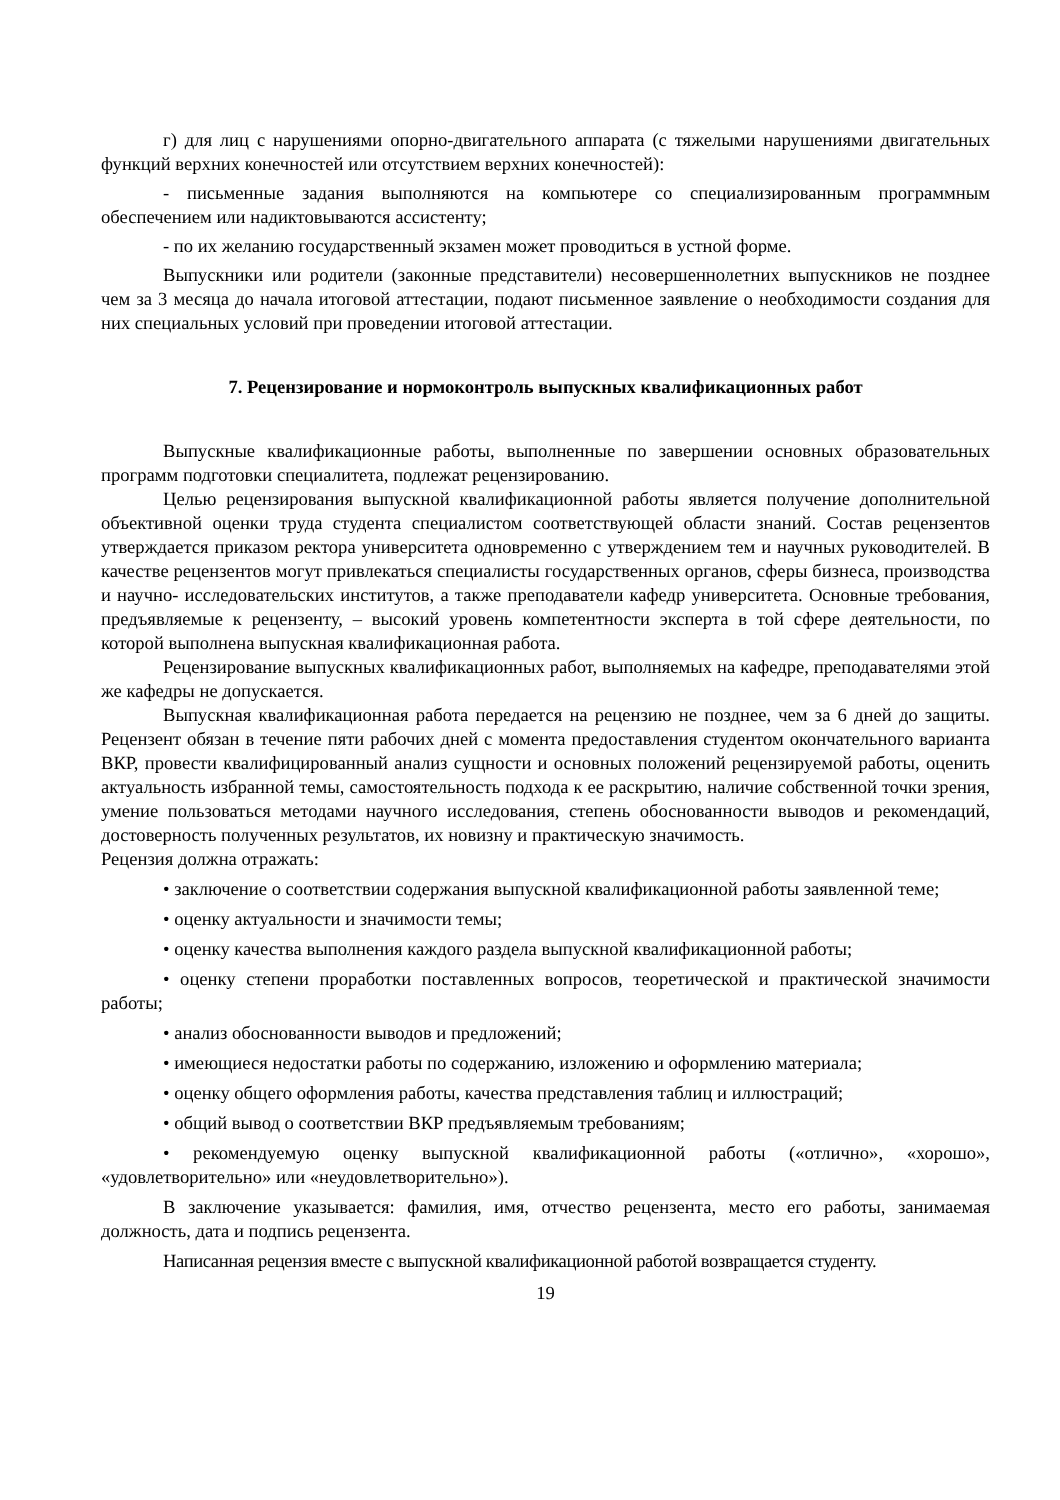г) для лиц с нарушениями опорно-двигательного аппарата (с тяжелыми нарушениями двигательных функций верхних конечностей или отсутствием верхних конечностей):
- письменные задания выполняются на компьютере со специализированным программным обеспечением или надиктовываются ассистенту;
- по их желанию государственный экзамен может проводиться в устной форме.
Выпускники или родители (законные представители) несовершеннолетних выпускников не позднее чем за 3 месяца до начала итоговой аттестации, подают письменное заявление о необходимости создания для них специальных условий при проведении итоговой аттестации.
7. Рецензирование и нормоконтроль выпускных квалификационных работ
Выпускные квалификационные работы, выполненные по завершении основных образовательных программ подготовки специалитета, подлежат рецензированию.
Целью рецензирования выпускной квалификационной работы является получение дополнительной объективной оценки труда студента специалистом соответствующей области знаний. Состав рецензентов утверждается приказом ректора университета одновременно с утверждением тем и научных руководителей. В качестве рецензентов могут привлекаться специалисты государственных органов, сферы бизнеса, производства и научно- исследовательских институтов, а также преподаватели кафедр университета. Основные требования, предъявляемые к рецензенту, – высокий уровень компетентности эксперта в той сфере деятельности, по которой выполнена выпускная квалификационная работа.
Рецензирование выпускных квалификационных работ, выполняемых на кафедре, преподавателями этой же кафедры не допускается.
Выпускная квалификационная работа передается на рецензию не позднее, чем за 6 дней до защиты. Рецензент обязан в течение пяти рабочих дней с момента предоставления студентом окончательного варианта ВКР, провести квалифицированный анализ сущности и основных положений рецензируемой работы, оценить актуальность избранной темы, самостоятельность подхода к ее раскрытию, наличие собственной точки зрения, умение пользоваться методами научного исследования, степень обоснованности выводов и рекомендаций, достоверность полученных результатов, их новизну и практическую значимость.
Рецензия должна отражать:
• заключение о соответствии содержания выпускной квалификационной работы заявленной теме;
• оценку актуальности и значимости темы;
• оценку качества выполнения каждого раздела выпускной квалификационной работы;
• оценку степени проработки поставленных вопросов, теоретической и практической значимости работы;
• анализ обоснованности выводов и предложений;
• имеющиеся недостатки работы по содержанию, изложению и оформлению материала;
• оценку общего оформления работы, качества представления таблиц и иллюстраций;
• общий вывод о соответствии ВКР предъявляемым требованиям;
• рекомендуемую оценку выпускной квалификационной работы («отлично», «хорошо», «удовлетворительно» или «неудовлетворительно»).
В заключение указывается: фамилия, имя, отчество рецензента, место его работы, занимаемая должность, дата и подпись рецензента.
Написанная рецензия вместе с выпускной квалификационной работой возвращается студенту.
19